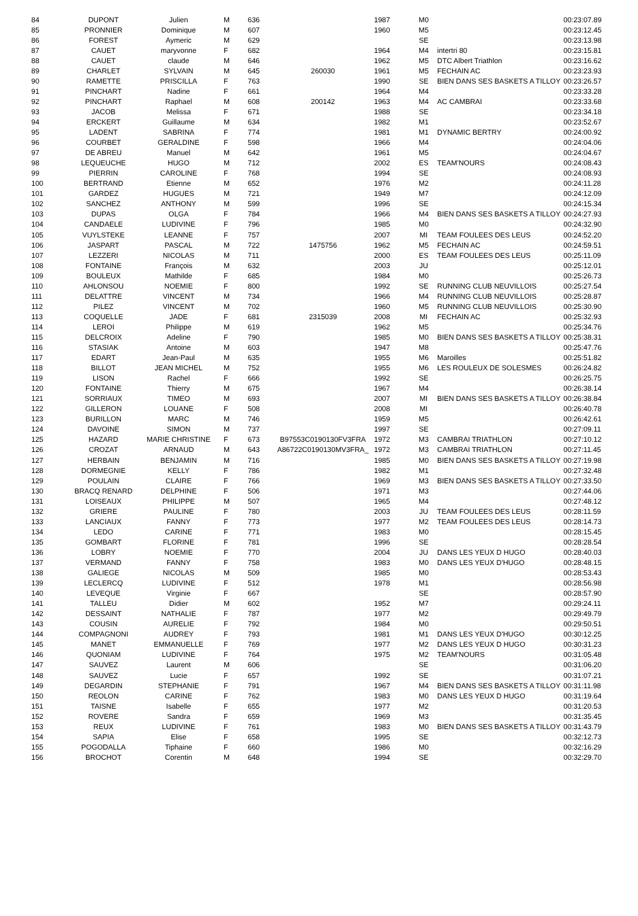| 84 | DUPONT | Julien | M | 636 | | 1987 | M0 | | 00:23:07.89 |
| 85 | PRONNIER | Dominique | M | 607 | | 1960 | M5 | | 00:23:12.45 |
| 86 | FOREST | Aymeric | M | 629 | | | SE | | 00:23:13.98 |
| 87 | CAUET | maryvonne | F | 682 | | 1964 | M4 | intertri 80 | 00:23:15.81 |
| 88 | CAUET | claude | M | 646 | | 1962 | M5 | DTC Albert Triathlon | 00:23:16.62 |
| 89 | CHARLET | SYLVAIN | M | 645 | 260030 | 1961 | M5 | FECHAIN AC | 00:23:23.93 |
| 90 | RAMETTE | PRISCILLA | F | 763 | | 1990 | SE | BIEN DANS SES BASKETS A TILLOY | 00:23:26.57 |
| 91 | PINCHART | Nadine | F | 661 | | 1964 | M4 | | 00:23:33.28 |
| 92 | PINCHART | Raphael | M | 608 | 200142 | 1963 | M4 | AC CAMBRAI | 00:23:33.68 |
| 93 | JACOB | Melissa | F | 671 | | 1988 | SE | | 00:23:34.18 |
| 94 | ERCKERT | Guillaume | M | 634 | | 1982 | M1 | | 00:23:52.67 |
| 95 | LADENT | SABRINA | F | 774 | | 1981 | M1 | DYNAMIC BERTRY | 00:24:00.92 |
| 96 | COURBET | GERALDINE | F | 598 | | 1966 | M4 | | 00:24:04.06 |
| 97 | DE ABREU | Manuel | M | 642 | | 1961 | M5 | | 00:24:04.67 |
| 98 | LEQUEUCHE | HUGO | M | 712 | | 2002 | ES | TEAM'NOURS | 00:24:08.43 |
| 99 | PIERRIN | CAROLINE | F | 768 | | 1994 | SE | | 00:24:08.93 |
| 100 | BERTRAND | Etienne | M | 652 | | 1976 | M2 | | 00:24:11.28 |
| 101 | GARDEZ | HUGUES | M | 721 | | 1949 | M7 | | 00:24:12.09 |
| 102 | SANCHEZ | ANTHONY | M | 599 | | 1996 | SE | | 00:24:15.34 |
| 103 | DUPAS | OLGA | F | 784 | | 1966 | M4 | BIEN DANS SES BASKETS A TILLOY | 00:24:27.93 |
| 104 | CANDAELE | LUDIVINE | F | 796 | | 1985 | M0 | | 00:24:32.90 |
| 105 | VUYLSTEKE | LEANNE | F | 757 | | 2007 | MI | TEAM FOULEES DES LEUS | 00:24:52.20 |
| 106 | JASPART | PASCAL | M | 722 | 1475756 | 1962 | M5 | FECHAIN AC | 00:24:59.51 |
| 107 | LEZZERI | NICOLAS | M | 711 | | 2000 | ES | TEAM FOULEES DES LEUS | 00:25:11.09 |
| 108 | FONTAINE | François | M | 632 | | 2003 | JU | | 00:25:12.01 |
| 109 | BOULEUX | Mathilde | F | 685 | | 1984 | M0 | | 00:25:26.73 |
| 110 | AHLONSOU | NOEMIE | F | 800 | | 1992 | SE | RUNNING CLUB NEUVILLOIS | 00:25:27.54 |
| 111 | DELATTRE | VINCENT | M | 734 | | 1966 | M4 | RUNNING CLUB NEUVILLOIS | 00:25:28.87 |
| 112 | PILEZ | VINCENT | M | 702 | | 1960 | M5 | RUNNING CLUB NEUVILLOIS | 00:25:30.90 |
| 113 | COQUELLE | JADE | F | 681 | 2315039 | 2008 | MI | FECHAIN AC | 00:25:32.93 |
| 114 | LEROI | Philippe | M | 619 | | 1962 | M5 | | 00:25:34.76 |
| 115 | DELCROIX | Adeline | F | 790 | | 1985 | M0 | BIEN DANS SES BASKETS A TILLOY | 00:25:38.31 |
| 116 | STASIAK | Antoine | M | 603 | | 1947 | M8 | | 00:25:47.76 |
| 117 | EDART | Jean-Paul | M | 635 | | 1955 | M6 | Maroilles | 00:25:51.82 |
| 118 | BILLOT | JEAN MICHEL | M | 752 | | 1955 | M6 | LES ROULEUX DE SOLESMES | 00:26:24.82 |
| 119 | LISON | Rachel | F | 666 | | 1992 | SE | | 00:26:25.75 |
| 120 | FONTAINE | Thierry | M | 675 | | 1967 | M4 | | 00:26:38.14 |
| 121 | SORRIAUX | TIMEO | M | 693 | | 2007 | MI | BIEN DANS SES BASKETS A TILLOY | 00:26:38.84 |
| 122 | GILLERON | LOUANE | F | 508 | | 2008 | MI | | 00:26:40.78 |
| 123 | BURILLON | MARC | M | 746 | | 1959 | M5 | | 00:26:42.61 |
| 124 | DAVOINE | SIMON | M | 737 | | 1997 | SE | | 00:27:09.11 |
| 125 | HAZARD | MARIE CHRISTINE | F | 673 | B97553C0190130FV3FRA | 1972 | M3 | CAMBRAI TRIATHLON | 00:27:10.12 |
| 126 | CROZAT | ARNAUD | M | 643 | A86722C0190130MV3FRA_ | 1972 | M3 | CAMBRAI TRIATHLON | 00:27:11.45 |
| 127 | HERBAIN | BENJAMIN | M | 716 | | 1985 | M0 | BIEN DANS SES BASKETS A TILLOY | 00:27:19.98 |
| 128 | DORMEGNIE | KELLY | F | 786 | | 1982 | M1 | | 00:27:32.48 |
| 129 | POULAIN | CLAIRE | F | 766 | | 1969 | M3 | BIEN DANS SES BASKETS A TILLOY | 00:27:33.50 |
| 130 | BRACQ RENARD | DELPHINE | F | 506 | | 1971 | M3 | | 00:27:44.06 |
| 131 | LOISEAUX | PHILIPPE | M | 507 | | 1965 | M4 | | 00:27:48.12 |
| 132 | GRIERE | PAULINE | F | 780 | | 2003 | JU | TEAM FOULEES DES LEUS | 00:28:11.59 |
| 133 | LANCIAUX | FANNY | F | 773 | | 1977 | M2 | TEAM FOULEES DES LEUS | 00:28:14.73 |
| 134 | LEDO | CARINE | F | 771 | | 1983 | M0 | | 00:28:15.45 |
| 135 | GOMBART | FLORINE | F | 781 | | 1996 | SE | | 00:28:28.54 |
| 136 | LOBRY | NOEMIE | F | 770 | | 2004 | JU | DANS LES YEUX D HUGO | 00:28:40.03 |
| 137 | VERMAND | FANNY | F | 758 | | 1983 | M0 | DANS LES YEUX D'HUGO | 00:28:48.15 |
| 138 | GALIEGE | NICOLAS | M | 509 | | 1985 | M0 | | 00:28:53.43 |
| 139 | LECLERCQ | LUDIVINE | F | 512 | | 1978 | M1 | | 00:28:56.98 |
| 140 | LEVEQUE | Virginie | F | 667 | | | SE | | 00:28:57.90 |
| 141 | TALLEU | Didier | M | 602 | | 1952 | M7 | | 00:29:24.11 |
| 142 | DESSAINT | NATHALIE | F | 787 | | 1977 | M2 | | 00:29:49.79 |
| 143 | COUSIN | AURELIE | F | 792 | | 1984 | M0 | | 00:29:50.51 |
| 144 | COMPAGNONI | AUDREY | F | 793 | | 1981 | M1 | DANS LES YEUX D'HUGO | 00:30:12.25 |
| 145 | MANET | EMMANUELLE | F | 769 | | 1977 | M2 | DANS LES YEUX D HUGO | 00:30:31.23 |
| 146 | QUONIAM | LUDIVINE | F | 764 | | 1975 | M2 | TEAM'NOURS | 00:31:05.48 |
| 147 | SAUVEZ | Laurent | M | 606 | | | SE | | 00:31:06.20 |
| 148 | SAUVEZ | Lucie | F | 657 | | 1992 | SE | | 00:31:07.21 |
| 149 | DEGARDIN | STEPHANIE | F | 791 | | 1967 | M4 | BIEN DANS SES BASKETS A TILLOY | 00:31:11.98 |
| 150 | REOLON | CARINE | F | 762 | | 1983 | M0 | DANS LES YEUX D HUGO | 00:31:19.64 |
| 151 | TAISNE | Isabelle | F | 655 | | 1977 | M2 | | 00:31:20.53 |
| 152 | ROVERE | Sandra | F | 659 | | 1969 | M3 | | 00:31:35.45 |
| 153 | REUX | LUDIVINE | F | 761 | | 1983 | M0 | BIEN DANS SES BASKETS A TILLOY | 00:31:43.79 |
| 154 | SAPIA | Elise | F | 658 | | 1995 | SE | | 00:32:12.73 |
| 155 | POGODALLA | Tiphaine | F | 660 | | 1986 | M0 | | 00:32:16.29 |
| 156 | BROCHOT | Corentin | M | 648 | | 1994 | SE | | 00:32:29.70 |